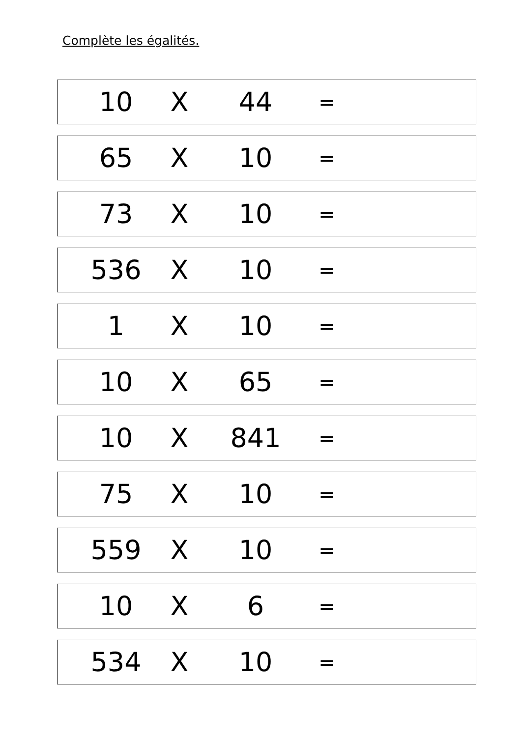Complète les égalités.
| 10 | X | 44 | = | |
| 65 | X | 10 | = | |
| 73 | X | 10 | = | |
| 536 | X | 10 | = | |
| 1 | X | 10 | = | |
| 10 | X | 65 | = | |
| 10 | X | 841 | = | |
| 75 | X | 10 | = | |
| 559 | X | 10 | = | |
| 10 | X | 6 | = | |
| 534 | X | 10 | = | |